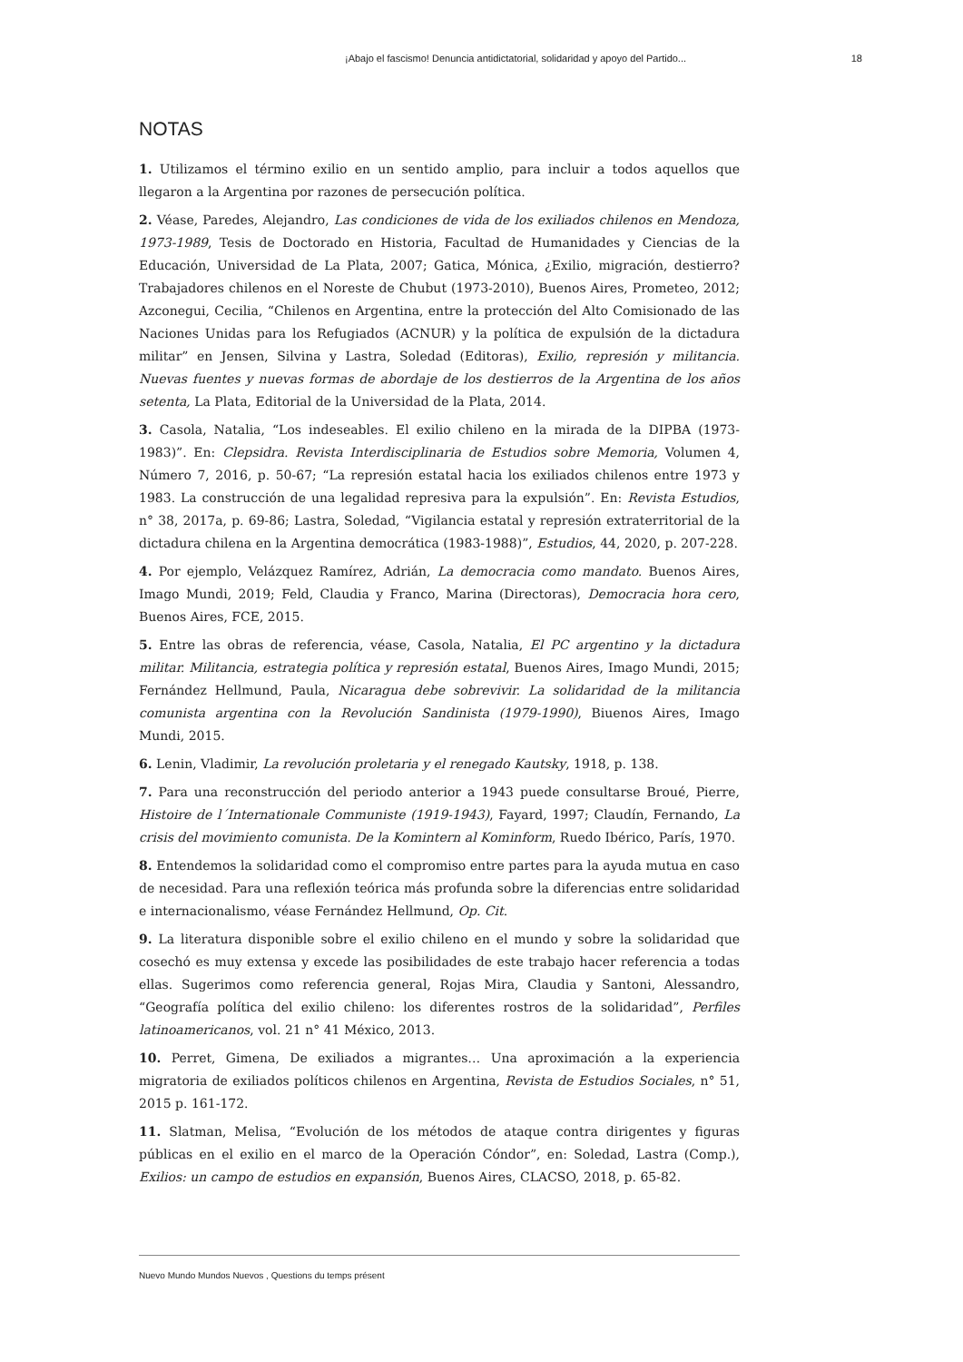¡Abajo el fascismo! Denuncia antidictatorial, solidaridad y apoyo del Partido... 18
NOTAS
1. Utilizamos el término exilio en un sentido amplio, para incluir a todos aquellos que llegaron a la Argentina por razones de persecución política.
2. Véase, Paredes, Alejandro, Las condiciones de vida de los exiliados chilenos en Mendoza, 1973-1989, Tesis de Doctorado en Historia, Facultad de Humanidades y Ciencias de la Educación, Universidad de La Plata, 2007; Gatica, Mónica, ¿Exilio, migración, destierro? Trabajadores chilenos en el Noreste de Chubut (1973-2010), Buenos Aires, Prometeo, 2012; Azconegui, Cecilia, “Chilenos en Argentina, entre la protección del Alto Comisionado de las Naciones Unidas para los Refugiados (ACNUR) y la política de expulsión de la dictadura militar” en Jensen, Silvina y Lastra, Soledad (Editoras), Exilio, represión y militancia. Nuevas fuentes y nuevas formas de abordaje de los destierros de la Argentina de los años setenta, La Plata, Editorial de la Universidad de la Plata, 2014.
3. Casola, Natalia, “Los indeseables. El exilio chileno en la mirada de la DIPBA (1973-1983)”. En: Clepsidra. Revista Interdisciplinaria de Estudios sobre Memoria, Volumen 4, Número 7, 2016, p. 50-67; “La represión estatal hacia los exiliados chilenos entre 1973 y 1983. La construcción de una legalidad represiva para la expulsión”. En: Revista Estudios, n° 38, 2017a, p. 69-86; Lastra, Soledad, “Vigilancia estatal y represión extraterritorial de la dictadura chilena en la Argentina democrática (1983-1988)”, Estudios, 44, 2020, p. 207-228.
4. Por ejemplo, Velázquez Ramírez, Adrián, La democracia como mandato. Buenos Aires, Imago Mundi, 2019; Feld, Claudia y Franco, Marina (Directoras), Democracia hora cero, Buenos Aires, FCE, 2015.
5. Entre las obras de referencia, véase, Casola, Natalia, El PC argentino y la dictadura militar. Militancia, estrategia política y represión estatal, Buenos Aires, Imago Mundi, 2015; Fernández Hellmund, Paula, Nicaragua debe sobrevivir. La solidaridad de la militancia comunista argentina con la Revolución Sandinista (1979-1990), Biuenos Aires, Imago Mundi, 2015.
6. Lenin, Vladimir, La revolución proletaria y el renegado Kautsky, 1918, p. 138.
7. Para una reconstrucción del periodo anterior a 1943 puede consultarse Broué, Pierre, Histoire de l´Internationale Communiste (1919-1943), Fayard, 1997; Claudín, Fernando, La crisis del movimiento comunista. De la Komintern al Kominform, Ruedo Ibérico, París, 1970.
8. Entendemos la solidaridad como el compromiso entre partes para la ayuda mutua en caso de necesidad. Para una reflexión teórica más profunda sobre la diferencias entre solidaridad e internacionalismo, véase Fernández Hellmund, Op. Cit.
9. La literatura disponible sobre el exilio chileno en el mundo y sobre la solidaridad que cosechó es muy extensa y excede las posibilidades de este trabajo hacer referencia a todas ellas. Sugerimos como referencia general, Rojas Mira, Claudia y Santoni, Alessandro, “Geografía política del exilio chileno: los diferentes rostros de la solidaridad”, Perfiles latinoamericanos, vol. 21 n° 41 México, 2013.
10. Perret, Gimena, De exiliados a migrantes… Una aproximación a la experiencia migratoria de exiliados políticos chilenos en Argentina, Revista de Estudios Sociales, n° 51, 2015 p. 161-172.
11. Slatman, Melisa, “Evolución de los métodos de ataque contra dirigentes y figuras públicas en el exilio en el marco de la Operación Cóndor”, en: Soledad, Lastra (Comp.), Exilios: un campo de estudios en expansión, Buenos Aires, CLACSO, 2018, p. 65-82.
Nuevo Mundo Mundos Nuevos , Questions du temps présent